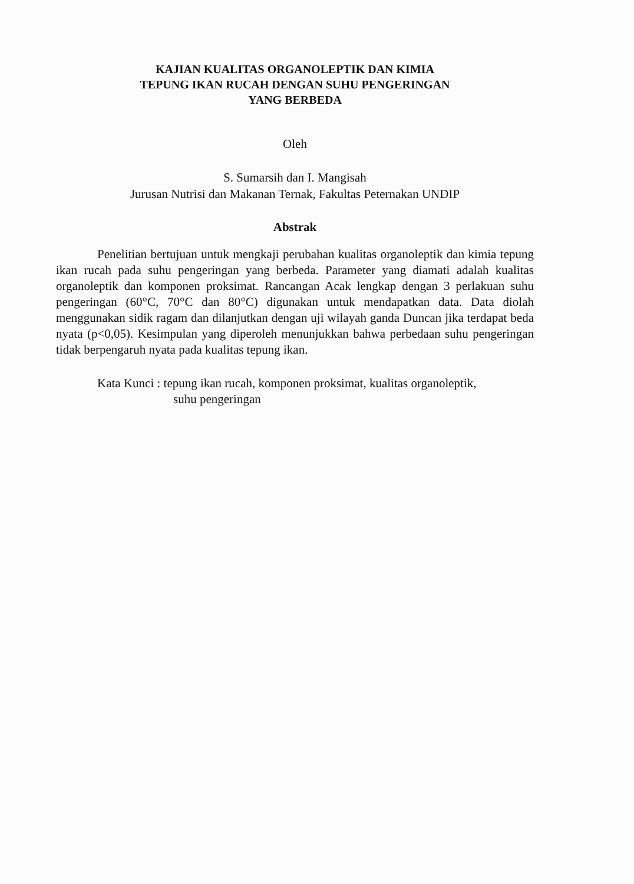KAJIAN KUALITAS ORGANOLEPTIK DAN KIMIA
TEPUNG IKAN RUCAH DENGAN SUHU PENGERINGAN
YANG BERBEDA
Oleh
S. Sumarsih dan I. Mangisah
Jurusan Nutrisi dan Makanan Ternak, Fakultas Peternakan UNDIP
Abstrak
Penelitian bertujuan untuk mengkaji perubahan kualitas organoleptik dan kimia tepung ikan rucah pada suhu pengeringan yang berbeda. Parameter yang diamati adalah kualitas organoleptik dan komponen proksimat. Rancangan Acak lengkap dengan 3 perlakuan suhu pengeringan (60°C, 70°C dan 80°C) digunakan untuk mendapatkan data. Data diolah menggunakan sidik ragam dan dilanjutkan dengan uji wilayah ganda Duncan jika terdapat beda nyata (p<0,05). Kesimpulan yang diperoleh menunjukkan bahwa perbedaan suhu pengeringan tidak berpengaruh nyata pada kualitas tepung ikan.
Kata Kunci : tepung ikan rucah, komponen proksimat, kualitas organoleptik,
suhu pengeringan